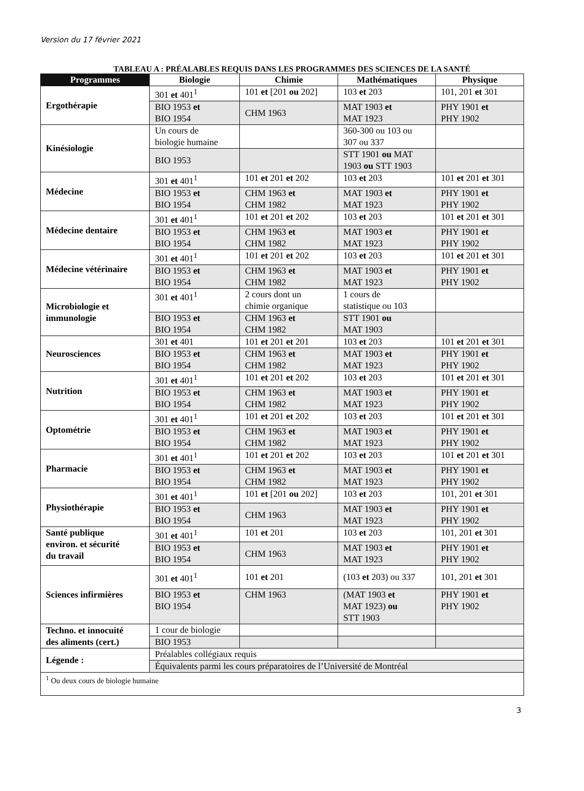Version du 17 février 2021
TABLEAU A : PRÉALABLES REQUIS DANS LES PROGRAMMES DES SCIENCES DE LA SANTÉ
| Programmes | Biologie | Chimie | Mathématiques | Physique |
| --- | --- | --- | --- | --- |
| Ergothérapie | 301 et 401<sup>1</sup> | 101 et [201 ou 202] | 103 et 203 | 101, 201 et 301 |
| | BIO 1953 et BIO 1954 | CHM 1963 | MAT 1903 et MAT 1923 | PHY 1901 et PHY 1902 |
| Kinésiologie | Un cours de biologie humaine | | 360-300 ou 103 ou 307 ou 337 | |
| | BIO 1953 | | STT 1901 ou MAT 1903 ou STT 1903 | |
| Médecine | 301 et 401<sup>1</sup> | 101 et 201 et 202 | 103 et 203 | 101 et 201 et 301 |
| | BIO 1953 et BIO 1954 | CHM 1963 et CHM 1982 | MAT 1903 et MAT 1923 | PHY 1901 et PHY 1902 |
| Médecine dentaire | 301 et 401<sup>1</sup> | 101 et 201 et 202 | 103 et 203 | 101 et 201 et 301 |
| | BIO 1953 et BIO 1954 | CHM 1963 et CHM 1982 | MAT 1903 et MAT 1923 | PHY 1901 et PHY 1902 |
| Médecine vétérinaire | 301 et 401<sup>1</sup> | 101 et 201 et 202 | 103 et 203 | 101 et 201 et 301 |
| | BIO 1953 et BIO 1954 | CHM 1963 et CHM 1982 | MAT 1903 et MAT 1923 | PHY 1901 et PHY 1902 |
| Microbiologie et immunologie | 301 et 401<sup>1</sup> | 2 cours dont un chimie organique | 1 cours de statistique ou 103 | |
| | BIO 1953 et BIO 1954 | CHM 1963 et CHM 1982 | STT 1901 ou MAT 1903 | |
| Neurosciences | 301 et 401 | 101 et 201 et 201 | 103 et 203 | 101 et 201 et 301 |
| | BIO 1953 et BIO 1954 | CHM 1963 et CHM 1982 | MAT 1903 et MAT 1923 | PHY 1901 et PHY 1902 |
| Nutrition | 301 et 401<sup>1</sup> | 101 et 201 et 202 | 103 et 203 | 101 et 201 et 301 |
| | BIO 1953 et BIO 1954 | CHM 1963 et CHM 1982 | MAT 1903 et MAT 1923 | PHY 1901 et PHY 1902 |
| Optométrie | 301 et 401<sup>1</sup> | 101 et 201 et 202 | 103 et 203 | 101 et 201 et 301 |
| | BIO 1953 et BIO 1954 | CHM 1963 et CHM 1982 | MAT 1903 et MAT 1923 | PHY 1901 et PHY 1902 |
| Pharmacie | 301 et 401<sup>1</sup> | 101 et 201 et 202 | 103 et 203 | 101 et 201 et 301 |
| | BIO 1953 et BIO 1954 | CHM 1963 et CHM 1982 | MAT 1903 et MAT 1923 | PHY 1901 et PHY 1902 |
| Physiothérapie | 301 et 401<sup>1</sup> | 101 et [201 ou 202] | 103 et 203 | 101, 201 et 301 |
| | BIO 1953 et BIO 1954 | CHM 1963 | MAT 1903 et MAT 1923 | PHY 1901 et PHY 1902 |
| Santé publique environ. et sécurité du travail | 301 et 401<sup>1</sup> | 101 et 201 | 103 et 203 | 101, 201 et 301 |
| | BIO 1953 et BIO 1954 | CHM 1963 | MAT 1903 et MAT 1923 | PHY 1901 et PHY 1902 |
| Sciences infirmières | 301 et 401<sup>1</sup> | 101 et 201 | (103 et 203) ou 337 | 101, 201 et 301 |
| | BIO 1953 et BIO 1954 | CHM 1963 | (MAT 1903 et MAT 1923) ou STT 1903 | PHY 1901 et PHY 1902 |
| Techno. et innocuité des aliments (cert.) | 1 cour de biologie | | | |
| | BIO 1953 | | | |
| Légende : | Préalables collégiaux requis | | | |
| | Équivalents parmi les cours préparatoires de l’Université de Montréal | | | |
| <sup>1</sup> Ou deux cours de biologie humaine | | | | |
3